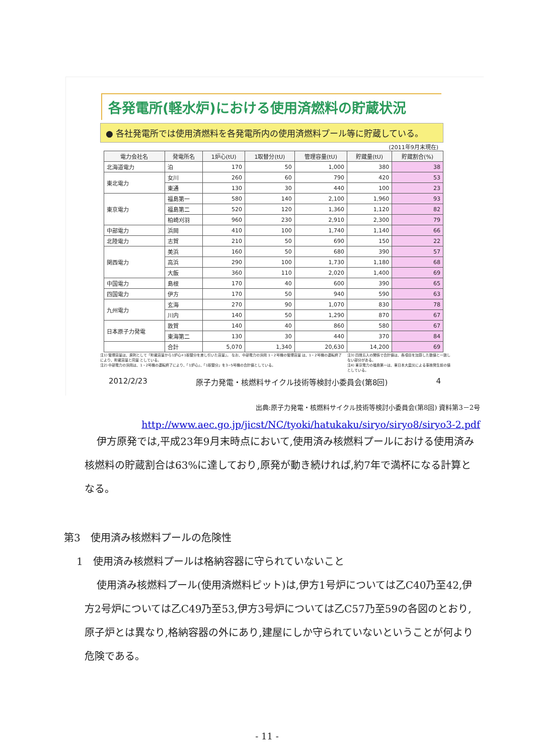各発電所(軽水炉)における使用済燃料の貯蔵状況
● 各社発電所では使用済燃料を各発電所内の使用済燃料プール等に貯蔵している。
(2011年9月末現在)
| 電力会社名 | 発電所名 | 1炉心(tU) | 1取替分(tU) | 管理容量(tU) | 貯蔵量(tU) | 貯蔵割合(%) |
| --- | --- | --- | --- | --- | --- | --- |
| 北海道電力 | 泊 | 170 | 50 | 1,000 | 380 | 38 |
| 東北電力 | 女川 | 260 | 60 | 790 | 420 | 53 |
| | 東通 | 130 | 30 | 440 | 100 | 23 |
| 東京電力 | 福島第一 | 580 | 140 | 2,100 | 1,960 | 93 |
| | 福島第二 | 520 | 120 | 1,360 | 1,120 | 82 |
| | 柏崎刈羽 | 960 | 230 | 2,910 | 2,300 | 79 |
| 中部電力 | 浜岡 | 410 | 100 | 1,740 | 1,140 | 66 |
| 北陸電力 | 志賀 | 210 | 50 | 690 | 150 | 22 |
| 関西電力 | 美浜 | 160 | 50 | 680 | 390 | 57 |
| | 高浜 | 290 | 100 | 1,730 | 1,180 | 68 |
| | 大飯 | 360 | 110 | 2,020 | 1,400 | 69 |
| 中国電力 | 島根 | 170 | 40 | 600 | 390 | 65 |
| 四国電力 | 伊方 | 170 | 50 | 940 | 590 | 63 |
| 九州電力 | 玄海 | 270 | 90 | 1,070 | 830 | 78 |
| | 川内 | 140 | 50 | 1,290 | 870 | 67 |
| 日本原子力発電 | 敦賀 | 140 | 40 | 860 | 580 | 67 |
| | 東海第二 | 130 | 30 | 440 | 370 | 84 |
| | 合計 | 5,070 | 1,340 | 20,630 | 14,200 | 69 |
注1) 管理容量は、原則として「貯蔵容量から1炉心+1取替分を差し引いた容量」。 なお、中部電力の浜岡 1・2号機の管理容量 は、1・2号機の運転終了により、貯蔵容量と同量 としている。
注2) 中部電力の浜岡は、1・2号機の運転終了により、「1炉心」、「1取替分」を3~5号機の合計値としている。
注3) 四捨五入の関係で合計値は、各項目を加算した数値と一致しない部分がある。
注4) 東京電力の福島第一は、東日本大震災による事故発生前の値としている。
2012/2/23 原子力発電・核燃料サイクル技術等検討小委員会(第8回) 4
出典:原子力発電・核燃料サイクル技術等検討小委員会(第8回) 資料第3－2号
http://www.aec.go.jp/jicst/NC/tyoki/hatukaku/siryo/siryo8/siryo3-2.pdf
伊方原発では,平成23年9月末時点において,使用済み核燃料プールにおける使用済み核燃料の貯蔵割合は63%に達しており,原発が動き続ければ,約7年で満杯になる計算となる。
第3　使用済み核燃料プールの危険性
1　使用済み核燃料プールは格納容器に守られていないこと
使用済み核燃料プール(使用済燃料ピット)は,伊方1号炉については乙C40乃至42,伊方2号炉については乙C49乃至53,伊方3号炉については乙C57乃至59の各図のとおり,原子炉とは異なり,格納容器の外にあり,建屋にしか守られていないということが何より危険である。
- 11 -